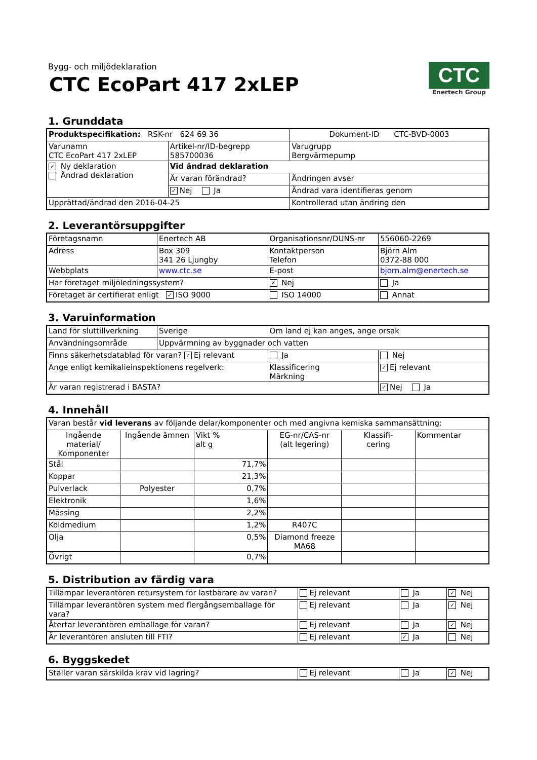Bygg- och miljödeklaration
CTC EcoPart 417 2xLEP
CTC
Enertech Group
1. Grunddata
| Produktspecifikation: RSK-nr 624 69 36 | | Dokument-ID CTC-BVD-0003 |
| --- | --- | --- |
| Varunamn CTC EcoPart 417 2xLEP | Artikel-nr/ID-begrepp 585700036 | Varugrupp Bergvärmepump |
| ✓ Ny deklaration Ändrad deklaration | Vid ändrad deklaration | |
| | Är varan förändrad? | Ändringen avser |
| | ✓ Nej Ja | Ändrad vara identifieras genom |
| Upprättad/ändrad den 2016-04-25 | | Kontrollerad utan ändring den |
2. Leverantörsuppgifter
| Företagsnamn | Enertech AB | Organisationsnr/DUNS-nr | 556060-2269 |
| Adress | Box 309 341 26 Ljungby | Kontaktperson Telefon | Björn Alm 0372-88 000 |
| Webbplats | www.ctc.se | E-post | bjorn.alm@enertech.se |
| Har företaget miljöledningssystem? | | ✓ Nej | Ja |
| Företaget är certifierat enligt ✓ ISO 9000 | | ISO 14000 | Annat |
3. Varuinformation
| Land för sluttillverkning | Sverige | Om land ej kan anges, ange orsak | |
| Användningsområde | Uppvärmning av byggnader och vatten | | |
| Finns säkerhetsdatablad för varan? ✓ Ej relevant | | Ja | Nej |
| Ange enligt kemikalieinspektionens regelverk: | | Klassificering Märkning | ✓ Ej relevant |
| Är varan registrerad i BASTA? | | | ✓ Nej Ja |
4. Innehåll
| Varan består vid leverans av följande delar/komponenter och med angivna kemiska sammansättning: | | | | | |
| Ingående material/ Komponenter | Ingående ämnen | Vikt % alt g | EG-nr/CAS-nr (alt legering) | Klassifi- cering | Kommentar |
| Stål | | 71,7% | | | |
| Koppar | | 21,3% | | | |
| Pulverlack | Polyester | 0,7% | | | |
| Elektronik | | 1,6% | | | |
| Mässing | | 2,2% | | | |
| Köldmedium | | 1,2% | R407C | | |
| Olja | | 0,5% | Diamond freeze MA68 | | |
| Övrigt | | 0,7% | | | |
5. Distribution av färdig vara
| Tillämpar leverantören retursystem för lastbärare av varan? | Ej relevant | Ja | ✓ Nej |
| Tillämpar leverantören system med flergångsemballage för vara? | Ej relevant | Ja | ✓ Nej |
| Återtar leverantören emballage för varan? | Ej relevant | Ja | ✓ Nej |
| Är leverantören ansluten till FTI? | Ej relevant | ✓ Ja | Nej |
6. Byggskedet
| Ställer varan särskilda krav vid lagring? | Ej relevant | Ja | ✓ Nej |